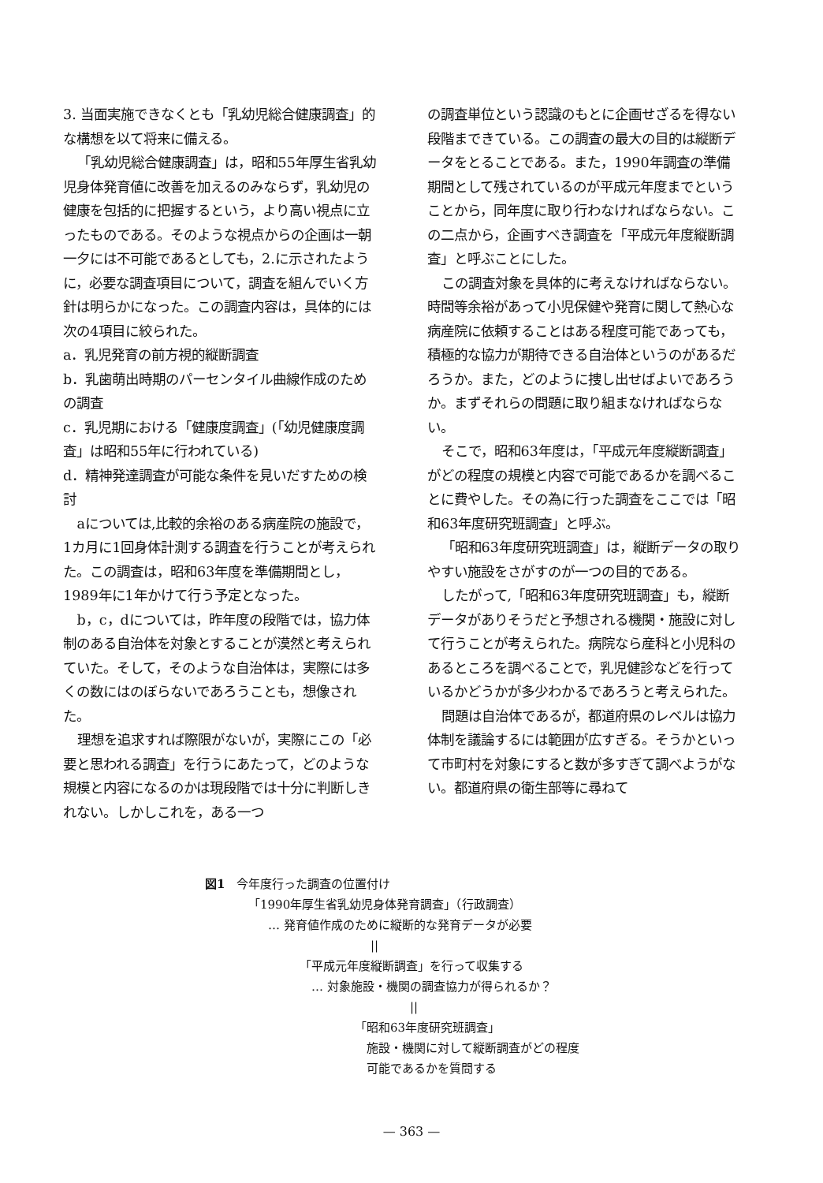3. 当面実施できなくとも「乳幼児総合健康調査」的な構想を以て将来に備える。
「乳幼児総合健康調査」は，昭和55年厚生省乳幼児身体発育値に改善を加えるのみならず，乳幼児の健康を包括的に把握するという，より高い視点に立ったものである。そのような視点からの企画は一朝一夕には不可能であるとしても，2.に示されたように，必要な調査項目について，調査を組んでいく方針は明らかになった。この調査内容は，具体的には次の4項目に絞られた。
a．乳児発育の前方視的縦断調査
b．乳歯萌出時期のパーセンタイル曲線作成のための調査
c．乳児期における「健康度調査」(「幼児健康度調査」は昭和55年に行われている)
d．精神発達調査が可能な条件を見いだすための検討
aについては,比較的余裕のある病産院の施設で，1カ月に1回身体計測する調査を行うことが考えられた。この調査は，昭和63年度を準備期間とし，1989年に1年かけて行う予定となった。
b，c，dについては，昨年度の段階では，協力体制のある自治体を対象とすることが漠然と考えられていた。そして，そのような自治体は，実際には多くの数にはのぼらないであろうことも，想像された。
理想を追求すれば際限がないが，実際にこの「必要と思われる調査」を行うにあたって，どのような規模と内容になるのかは現段階では十分に判断しきれない。しかしこれを，ある一つ
の調査単位という認識のもとに企画せざるを得ない段階まできている。この調査の最大の目的は縦断データをとることである。また，1990年調査の準備期間として残されているのが平成元年度までということから，同年度に取り行わなければならない。この二点から，企画すべき調査を「平成元年度縦断調査」と呼ぶことにした。
この調査対象を具体的に考えなければならない。時間等余裕があって小児保健や発育に関して熱心な病産院に依頼することはある程度可能であっても，積極的な協力が期待できる自治体というのがあるだろうか。また，どのように捜し出せばよいであろうか。まずそれらの問題に取り組まなければならない。
そこで，昭和63年度は，「平成元年度縦断調査」がどの程度の規模と内容で可能であるかを調べることに費やした。その為に行った調査をここでは「昭和63年度研究班調査」と呼ぶ。
「昭和63年度研究班調査」は，縦断データの取りやすい施設をさがすのが一つの目的である。
したがって,「昭和63年度研究班調査」も，縦断データがありそうだと予想される機関・施設に対して行うことが考えられた。病院なら産科と小児科のあるところを調べることで，乳児健診などを行っているかどうかが多少わかるであろうと考えられた。
問題は自治体であるが，都道府県のレベルは協力体制を議論するには範囲が広すぎる。そうかといって市町村を対象にすると数が多すぎて調べようがない。都道府県の衛生部等に尋ねて
図1　今年度行った調査の位置付け
「1990年厚生省乳幼児身体発育調査」（行政調査）
… 発育値作成のために縦断的な発育データが必要
||
「平成元年度縦断調査」を行って収集する
… 対象施設・機関の調査協力が得られるか？
||
「昭和63年度研究班調査」
施設・機関に対して縦断調査がどの程度
可能であるかを質問する
— 363 —